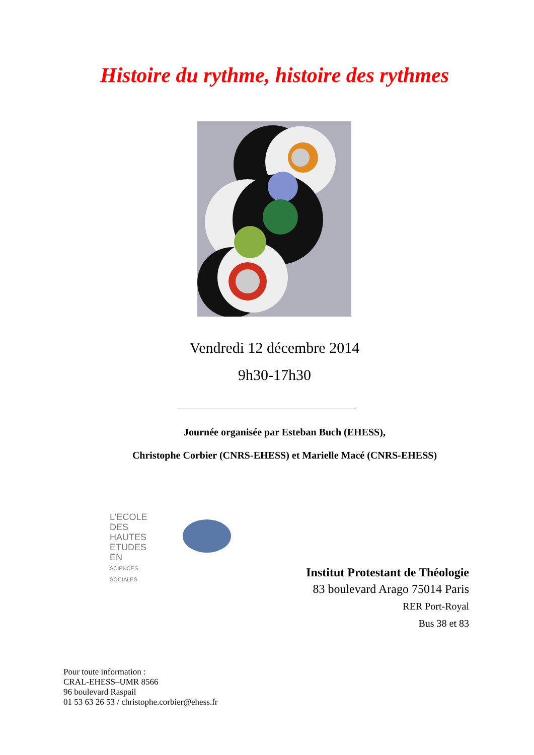Histoire du rythme, histoire des rythmes
Vendredi 12 décembre 2014
9h30-17h30
Journée organisée par Esteban Buch (EHESS),
Christophe Corbier (CNRS-EHESS) et Marielle Macé (CNRS-EHESS)
L'ECOLE
DES HAUTES
ETUDES EN
SCIENCES SOCIALES
Institut Protestant de Théologie
83 boulevard Arago 75014 Paris
RER Port-Royal
Bus 38 et 83
Pour toute information :
CRAL-EHESS–UMR 8566
96 boulevard Raspail
01 53 63 26 53 / christophe.corbier@ehess.fr